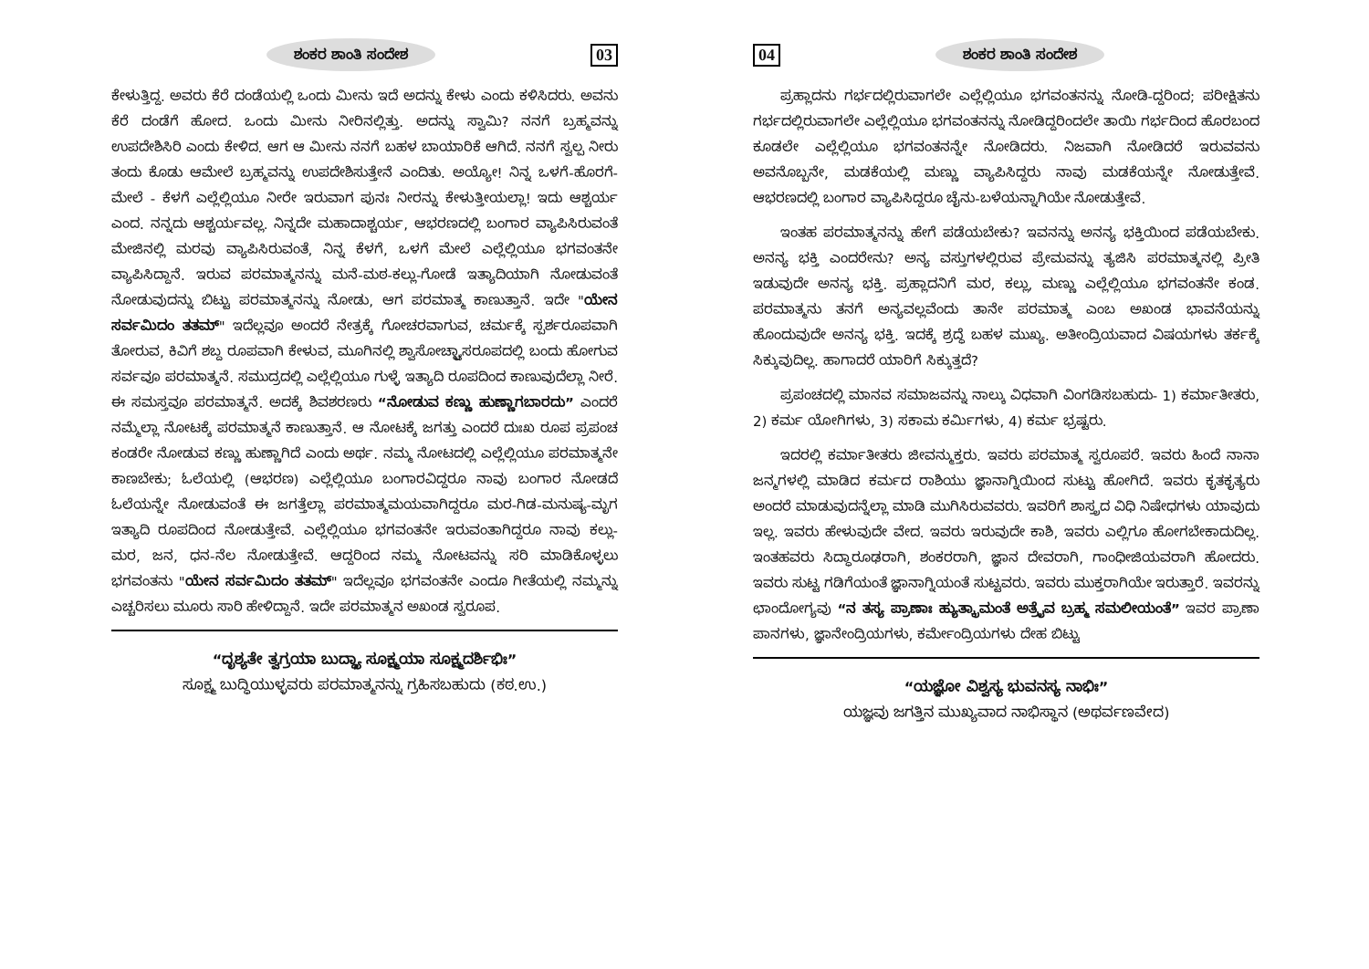ಶಂಕರ ಶಾಂತಿ ಸಂದೇಶ 03
ಕೇಳುತ್ತಿದ್ದ. ಅವರು ಕೆರೆ ದಂಡೆಯಲ್ಲಿ ಒಂದು ಮೀನು ಇದೆ ಅದನ್ನು ಕೇಳು ಎಂದು ಕಳಿಸಿದರು. ಅವನು ಕೆರೆ ದಂಡೆಗೆ ಹೋದ. ಒಂದು ಮೀನು ನೀರಿನಲ್ಲಿತ್ತು. ಅದನ್ನು ಸ್ವಾಮಿ? ನನಗೆ ಬ್ರಹ್ಮವನ್ನು ಉಪದೇಶಿಸಿರಿ ಎಂದು ಕೇಳಿದ. ಆಗ ಆ ಮೀನು ನನಗೆ ಬಹಳ ಬಾಯಾರಿಕೆ ಆಗಿದೆ. ನನಗೆ ಸ್ವಲ್ಪ ನೀರು ತಂದು ಕೊಡು ಆಮೇಲೆ ಬ್ರಹ್ಮವನ್ನು ಉಪದೇಶಿಸುತ್ತೇನೆ ಎಂದಿತು. ಅಯ್ಯೋ! ನಿನ್ನ ಒಳಗೆ-ಹೊರಗೆ-ಮೇಲೆ - ಕೆಳಗೆ ಎಲ್ಲೆಲ್ಲಿಯೂ ನೀರೇ ಇರುವಾಗ ಪುನಃ ನೀರನ್ನು ಕೇಳುತ್ತೀಯಲ್ಲಾ! ಇದು ಆಶ್ಚರ್ಯ ಎಂದ. ನನ್ನದು ಆಶ್ಚರ್ಯವಲ್ಲ. ನಿನ್ನದೇ ಮಹಾದಾಶ್ಚರ್ಯ, ಆಭರಣದಲ್ಲಿ ಬಂಗಾರ ವ್ಯಾಪಿಸಿರುವಂತೆ ಮೇಜಿನಲ್ಲಿ ಮರವು ವ್ಯಾಪಿಸಿರುವಂತೆ, ನಿನ್ನ ಕೆಳಗೆ, ಒಳಗೆ ಮೇಲೆ ಎಲ್ಲೆಲ್ಲಿಯೂ ಭಗವಂತನೇ ವ್ಯಾಪಿಸಿದ್ದಾನೆ. ಇರುವ ಪರಮಾತ್ಮನನ್ನು ಮನೆ-ಮಠ-ಕಲ್ಲು-ಗೋಡೆ ಇತ್ಯಾದಿಯಾಗಿ ನೋಡುವಂತೆ ನೋಡುವುದನ್ನು ಬಿಟ್ಟು ಪರಮಾತ್ಮನನ್ನು ನೋಡು, ಆಗ ಪರಮಾತ್ಮ ಕಾಣುತ್ತಾನೆ. ಇದೇ "ಯೇನ ಸರ್ವಮಿದಂ ತತಮ್" ಇದೆಲ್ಲವೂ ಅಂದರೆ ನೇತ್ರಕ್ಕೆ ಗೋಚರವಾಗುವ, ಚರ್ಮಕ್ಕೆ ಸ್ಪರ್ಶರೂಪವಾಗಿ ತೋರುವ, ಕಿವಿಗೆ ಶಬ್ದ ರೂಪವಾಗಿ ಕೇಳುವ, ಮೂಗಿನಲ್ಲಿ ಶ್ವಾಸೋಚ್ಛ್ವಾಸರೂಪದಲ್ಲಿ ಬಂದು ಹೋಗುವ ಸರ್ವವೂ ಪರಮಾತ್ಮನೆ. ಸಮುದ್ರದಲ್ಲಿ ಎಲ್ಲೆಲ್ಲಿಯೂ ಗುಳ್ಳೆ ಇತ್ಯಾದಿ ರೂಪದಿಂದ ಕಾಣುವುದೆಲ್ಲಾ ನೀರೆ. ಈ ಸಮಸ್ತವೂ ಪರಮಾತ್ಮನೆ. ಅದಕ್ಕೆ ಶಿವಶರಣರು “ನೋಡುವ ಕಣ್ಣು ಹುಣ್ಣಾಗಬಾರದು” ಎಂದರೆ ನಮ್ಮೆಲ್ಲಾ ನೋಟಕ್ಕೆ ಪರಮಾತ್ಮನೆ ಕಾಣುತ್ತಾನೆ. ಆ ನೋಟಕ್ಕೆ ಜಗತ್ತು ಎಂದರೆ ದುಃಖ ರೂಪ ಪ್ರಪಂಚ ಕಂಡರೇ ನೋಡುವ ಕಣ್ಣು ಹುಣ್ಣಾಗಿದೆ ಎಂದು ಅರ್ಥ. ನಮ್ಮ ನೋಟದಲ್ಲಿ ಎಲ್ಲೆಲ್ಲಿಯೂ ಪರಮಾತ್ಮನೇ ಕಾಣಬೇಕು; ಓಲೆಯಲ್ಲಿ (ಆಭರಣ) ಎಲ್ಲೆಲ್ಲಿಯೂ ಬಂಗಾರವಿದ್ದರೂ ನಾವು ಬಂಗಾರ ನೋಡದೆ ಓಲೆಯನ್ನೇ ನೋಡುವಂತೆ ಈ ಜಗತ್ತೆಲ್ಲಾ ಪರಮಾತ್ಮಮಯವಾಗಿದ್ದರೂ ಮರ-ಗಿಡ-ಮನುಷ್ಯ-ಮೃಗ ಇತ್ಯಾದಿ ರೂಪದಿಂದ ನೋಡುತ್ತೇವೆ. ಎಲ್ಲೆಲ್ಲಿಯೂ ಭಗವಂತನೇ ಇರುವಂತಾಗಿದ್ದರೂ ನಾವು ಕಲ್ಲು-ಮರ, ಜನ, ಧನ-ನೆಲ ನೋಡುತ್ತೇವೆ. ಆದ್ದರಿಂದ ನಮ್ಮ ನೋಟವನ್ನು ಸರಿ ಮಾಡಿಕೊಳ್ಳಲು ಭಗವಂತನು "ಯೇನ ಸರ್ವಮಿದಂ ತತಮ್" ಇದೆಲ್ಲವೂ ಭಗವಂತನೇ ಎಂದೂ ಗೀತೆಯಲ್ಲಿ ನಮ್ಮನ್ನು ಎಚ್ಚರಿಸಲು ಮೂರು ಸಾರಿ ಹೇಳಿದ್ದಾನೆ. ಇದೇ ಪರಮಾತ್ಮನ ಅಖಂಡ ಸ್ವರೂಪ.
“ದೃಶ್ಯತೇ ತ್ವಗ್ರಯಾ ಬುದ್ಧ್ಯಾ ಸೂಕ್ಷ್ಮಯಾ ಸೂಕ್ಷ್ಮದರ್ಶಿಭಿಃ”
ಸೂಕ್ಷ್ಮ ಬುದ್ಧಿಯುಳ್ಳವರು ಪರಮಾತ್ಮನನ್ನು ಗ್ರಹಿಸಬಹುದು (ಕಠ.ಉ.)
04 ಶಂಕರ ಶಾಂತಿ ಸಂದೇಶ
ಪ್ರಹ್ಲಾದನು ಗರ್ಭದಲ್ಲಿರುವಾಗಲೇ ಎಲ್ಲೆಲ್ಲಿಯೂ ಭಗವಂತನನ್ನು ನೋಡಿ-ದ್ದರಿಂದ; ಪರೀಕ್ಷಿತನು ಗರ್ಭದಲ್ಲಿರುವಾಗಲೇ ಎಲ್ಲೆಲ್ಲಿಯೂ ಭಗವಂತನನ್ನು ನೋಡಿದ್ದರಿಂದಲೇ ತಾಯಿ ಗರ್ಭದಿಂದ ಹೊರಬಂದ ಕೂಡಲೇ ಎಲ್ಲೆಲ್ಲಿಯೂ ಭಗವಂತನನ್ನೇ ನೋಡಿದರು. ನಿಜವಾಗಿ ನೋಡಿದರೆ ಇರುವವನು ಅವನೊಬ್ಬನೇ, ಮಡಕೆಯಲ್ಲಿ ಮಣ್ಣು ವ್ಯಾಪಿಸಿದ್ದರು ನಾವು ಮಡಕೆಯನ್ನೇ ನೋಡುತ್ತೇವೆ. ಆಭರಣದಲ್ಲಿ ಬಂಗಾರ ವ್ಯಾಪಿಸಿದ್ದರೂ ಚೈನು-ಬಳೆಯನ್ನಾಗಿಯೇ ನೋಡುತ್ತೇವೆ.
ಇಂತಹ ಪರಮಾತ್ಮನನ್ನು ಹೇಗೆ ಪಡೆಯಬೇಕು? ಇವನನ್ನು ಅನನ್ಯ ಭಕ್ತಿಯಿಂದ ಪಡೆಯಬೇಕು. ಅನನ್ಯ ಭಕ್ತಿ ಎಂದರೇನು? ಅನ್ಯ ವಸ್ತುಗಳಲ್ಲಿರುವ ಪ್ರೇಮವನ್ನು ತ್ಯಜಿಸಿ ಪರಮಾತ್ಮನಲ್ಲಿ ಪ್ರೀತಿ ಇಡುವುದೇ ಅನನ್ಯ ಭಕ್ತಿ. ಪ್ರಹ್ಲಾದನಿಗೆ ಮರ, ಕಲ್ಲು, ಮಣ್ಣು ಎಲ್ಲೆಲ್ಲಿಯೂ ಭಗವಂತನೇ ಕಂಡ. ಪರಮಾತ್ಮನು ತನಗೆ ಅನ್ಯವಲ್ಲವೆಂದು ತಾನೇ ಪರಮಾತ್ಮ ಎಂಬ ಅಖಂಡ ಭಾವನೆಯನ್ನು ಹೊಂದುವುದೇ ಅನನ್ಯ ಭಕ್ತಿ. ಇದಕ್ಕೆ ಶ್ರದ್ಧೆ ಬಹಳ ಮುಖ್ಯ. ಅತೀಂದ್ರಿಯವಾದ ವಿಷಯಗಳು ತರ್ಕಕ್ಕೆ ಸಿಕ್ಕುವುದಿಲ್ಲ. ಹಾಗಾದರೆ ಯಾರಿಗೆ ಸಿಕ್ಕುತ್ತದೆ?
ಪ್ರಪಂಚದಲ್ಲಿ ಮಾನವ ಸಮಾಜವನ್ನು ನಾಲ್ಕು ವಿಧವಾಗಿ ವಿಂಗಡಿಸಬಹುದು- 1) ಕರ್ಮಾತೀತರು, 2) ಕರ್ಮ ಯೋಗಿಗಳು, 3) ಸಕಾಮ ಕರ್ಮಿಗಳು, 4) ಕರ್ಮ ಭ್ರಷ್ಟರು.
ಇದರಲ್ಲಿ ಕರ್ಮಾತೀತರು ಜೀವನ್ಮುಕ್ತರು. ಇವರು ಪರಮಾತ್ಮ ಸ್ವರೂಪರೆ. ಇವರು ಹಿಂದೆ ನಾನಾ ಜನ್ಮಗಳಲ್ಲಿ ಮಾಡಿದ ಕರ್ಮದ ರಾಶಿಯು ಜ್ಞಾನಾಗ್ನಿಯಿಂದ ಸುಟ್ಟು ಹೋಗಿದೆ. ಇವರು ಕೃತಕೃತ್ಯರು ಅಂದರೆ ಮಾಡುವುದನ್ನೆಲ್ಲಾ ಮಾಡಿ ಮುಗಿಸಿರುವವರು. ಇವರಿಗೆ ಶಾಸ್ತ್ರದ ವಿಧಿ ನಿಷೇಧಗಳು ಯಾವುದು ಇಲ್ಲ. ಇವರು ಹೇಳುವುದೇ ವೇದ. ಇವರು ಇರುವುದೇ ಕಾಶಿ, ಇವರು ಎಲ್ಲಿಗೂ ಹೋಗಬೇಕಾದುದಿಲ್ಲ. ಇಂತಹವರು ಸಿದ್ಧಾರೂಢರಾಗಿ, ಶಂಕರರಾಗಿ, ಜ್ಞಾನ ದೇವರಾಗಿ, ಗಾಂಧೀಜಿಯವರಾಗಿ ಹೋದರು. ಇವರು ಸುಟ್ಟ ಗಡಿಗೆಯಂತೆ ಜ್ಞಾನಾಗ್ನಿಯಂತೆ ಸುಟ್ಟವರು. ಇವರು ಮುಕ್ತರಾಗಿಯೇ ಇರುತ್ತಾರೆ. ಇವರನ್ನು ಛಾಂದೋಗ್ಯವು “ನ ತಸ್ಯ ಪ್ರಾಣಾಃ ಹ್ಯುತ್ಕ್ರಾಮಂತೆ ಅತ್ರೈವ ಬ್ರಹ್ಮ ಸಮಲೀಯಂತೆ” ಇವರ ಪ್ರಾಣಾ ಪಾನಗಳು, ಜ್ಞಾನೇಂದ್ರಿಯಗಳು, ಕರ್ಮೇಂದ್ರಿಯಗಳು ದೇಹ ಬಿಟ್ಟು
“ಯಜ್ಞೋ ವಿಶ್ವಸ್ಯ ಭುವನಸ್ಯ ನಾಭಿಃ”
ಯಜ್ಞವು ಜಗತ್ತಿನ ಮುಖ್ಯವಾದ ನಾಭಿಸ್ಥಾನ (ಅಥರ್ವಣವೇದ)